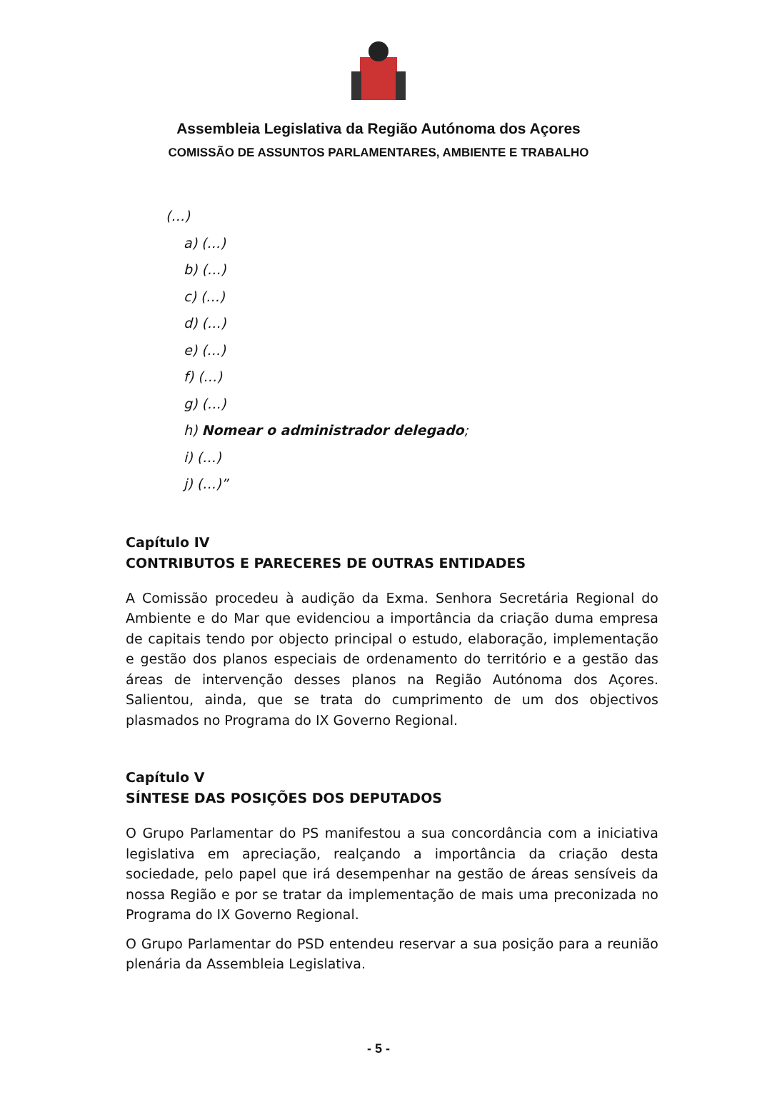Assembleia Legislativa da Região Autónoma dos Açores
COMISSÃO DE ASSUNTOS PARLAMENTARES, AMBIENTE E TRABALHO
(…)
a) (…)
b) (…)
c) (…)
d) (…)
e) (…)
f) (…)
g) (…)
h) Nomear o administrador delegado;
i) (…)
j) (…)”
Capítulo IV
CONTRIBUTOS E PARECERES DE OUTRAS ENTIDADES
A Comissão procedeu à audição da Exma. Senhora Secretária Regional do Ambiente e do Mar que evidenciou a importância da criação duma empresa de capitais tendo por objecto principal o estudo, elaboração, implementação e gestão dos planos especiais de ordenamento do território e a gestão das áreas de intervenção desses planos na Região Autónoma dos Açores. Salientou, ainda, que se trata do cumprimento de um dos objectivos plasmados no Programa do IX Governo Regional.
Capítulo V
SÍNTESE DAS POSIÇÕES DOS DEPUTADOS
O Grupo Parlamentar do PS manifestou a sua concordância com a iniciativa legislativa em apreciação, realçando a importância da criação desta sociedade, pelo papel que irá desempenhar na gestão de áreas sensíveis da nossa Região e por se tratar da implementação de mais uma preconizada no Programa do IX Governo Regional.
O Grupo Parlamentar do PSD entendeu reservar a sua posição para a reunião plenária da Assembleia Legislativa.
- 5 -